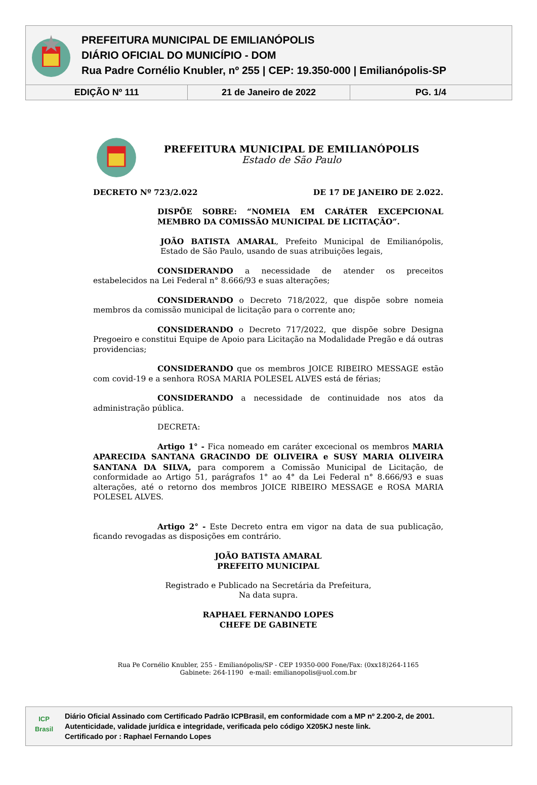PREFEITURA MUNICIPAL DE EMILIANÓPOLIS
DIÁRIO OFICIAL DO MUNICÍPIO - DOM
Rua Padre Cornélio Knubler, nº 255 | CEP: 19.350-000 | Emilianópolis-SP
EDIÇÃO Nº 111 21 de Janeiro de 2022 PG. 1/4
PREFEITURA MUNICIPAL DE EMILIANÓPOLIS
Estado de São Paulo
DECRETO Nº 723/2.022 DE 17 DE JANEIRO DE 2.022.
DISPÕE SOBRE: “NOMEIA EM CARÁTER EXCEPCIONAL MEMBRO DA COMISSÃO MUNICIPAL DE LICITAÇÃO”.
JOÃO BATISTA AMARAL, Prefeito Municipal de Emilianópolis, Estado de São Paulo, usando de suas atribuições legais,
CONSIDERANDO a necessidade de atender os preceitos estabelecidos na Lei Federal n° 8.666/93 e suas alterações;
CONSIDERANDO o Decreto 718/2022, que dispõe sobre nomeia membros da comissão municipal de licitação para o corrente ano;
CONSIDERANDO o Decreto 717/2022, que dispõe sobre Designa Pregoeiro e constitui Equipe de Apoio para Licitação na Modalidade Pregão e dá outras providencias;
CONSIDERANDO que os membros JOICE RIBEIRO MESSAGE estão com covid-19 e a senhora ROSA MARIA POLESEL ALVES está de férias;
CONSIDERANDO a necessidade de continuidade nos atos da administração pública.
DECRETA:
Artigo 1° - Fica nomeado em caráter excecional os membros MARIA APARECIDA SANTANA GRACINDO DE OLIVEIRA e SUSY MARIA OLIVEIRA SANTANA DA SILVA, para comporem a Comissão Municipal de Licitação, de conformidade ao Artigo 51, parágrafos 1° ao 4° da Lei Federal n° 8.666/93 e suas alterações, até o retorno dos membros JOICE RIBEIRO MESSAGE e ROSA MARIA POLESEL ALVES.
Artigo 2° - Este Decreto entra em vigor na data de sua publicação, ficando revogadas as disposições em contrário.
JOÃO BATISTA AMARAL
PREFEITO MUNICIPAL
Registrado e Publicado na Secretária da Prefeitura,
Na data supra.
RAPHAEL FERNANDO LOPES
CHEFE DE GABINETE
Rua Pe Cornélio Knubler, 255 - Emilianópolis/SP - CEP 19350-000 Fone/Fax: (0xx18)264-1165
Gabinete: 264-1190 e-mail: emilianopolis@uol.com.br
ICP
Brasil
Diário Oficial Assinado com Certificado Padrão ICPBrasil, em conformidade com a MP nº 2.200-2, de 2001.
Autenticidade, validade jurídica e integridade, verificada pelo código X205KJ neste link.
Certificado por : Raphael Fernando Lopes